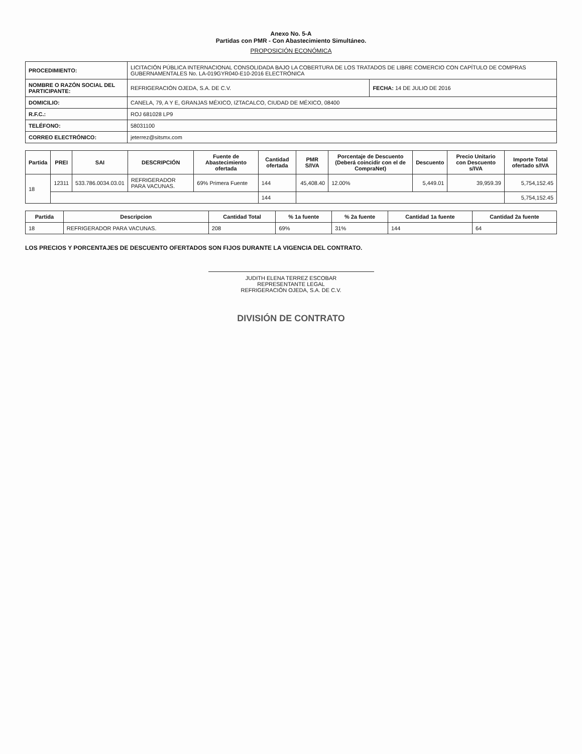Anexo No. 5-A
Partidas con PMR - Con Abastecimiento Simultáneo.
PROPOSICIÓN ECONÓMICA
| PROCEDIMIENTO: | LICITACIÓN PÚBLICA INTERNACIONAL CONSOLIDADA BAJO LA COBERTURA DE LOS TRATADOS DE LIBRE COMERCIO CON CAPÍTULO DE COMPRAS GUBERNAMENTALES No. LA-019GYR040-E10-2016 ELECTRÓNICA | |
| NOMBRE O RAZÓN SOCIAL DEL PARTICIPANTE: | REFRIGERACIÓN OJEDA, S.A. DE C.V. | FECHA: 14 DE JULIO DE 2016 |
| DOMICILIO: | CANELA, 79, A Y E, GRANJAS MÉXICO, IZTACALCO, CIUDAD DE MÉXICO, 08400 | |
| R.F.C.: | ROJ 681028 LP9 | |
| TELÉFONO: | 58031100 | |
| CORREO ELECTRÓNICO: | jeterrez@sitsmx.com | |
| Partida | PREI | SAI | DESCRIPCIÓN | Fuente de Abastecimiento ofertada | Cantidad ofertada | PMR S/IVA | Porcentaje de Descuento (Deberá coincidir con el de CompraNet) | Descuento | Precio Unitario con Descuento s/IVA | Importe Total ofertado s/IVA |
| --- | --- | --- | --- | --- | --- | --- | --- | --- | --- | --- |
| 18 | 12311 | 533.786.0034.03.01 | REFRIGERADOR PARA VACUNAS. | 69% Primera Fuente | 144 | 45,408.40 | 12.00% | 5,449.01 | 39,959.39 | 5,754,152.45 |
| | | | | | 144 | | | | | 5,754,152.45 |
| Partida | Descripcion | Cantidad Total | % 1a fuente | % 2a fuente | Cantidad 1a fuente | Cantidad 2a fuente |
| --- | --- | --- | --- | --- | --- | --- |
| 18 | REFRIGERADOR PARA VACUNAS. | 208 | 69% | 31% | 144 | 64 |
LOS PRECIOS Y PORCENTAJES DE DESCUENTO OFERTADOS SON FIJOS DURANTE LA VIGENCIA DEL CONTRATO.
JUDITH ELENA TERREZ ESCOBAR
REPRESENTANTE LEGAL
REFRIGERACIÓN OJEDA, S.A. DE C.V.
DIVISIÓN DE CONTRATO